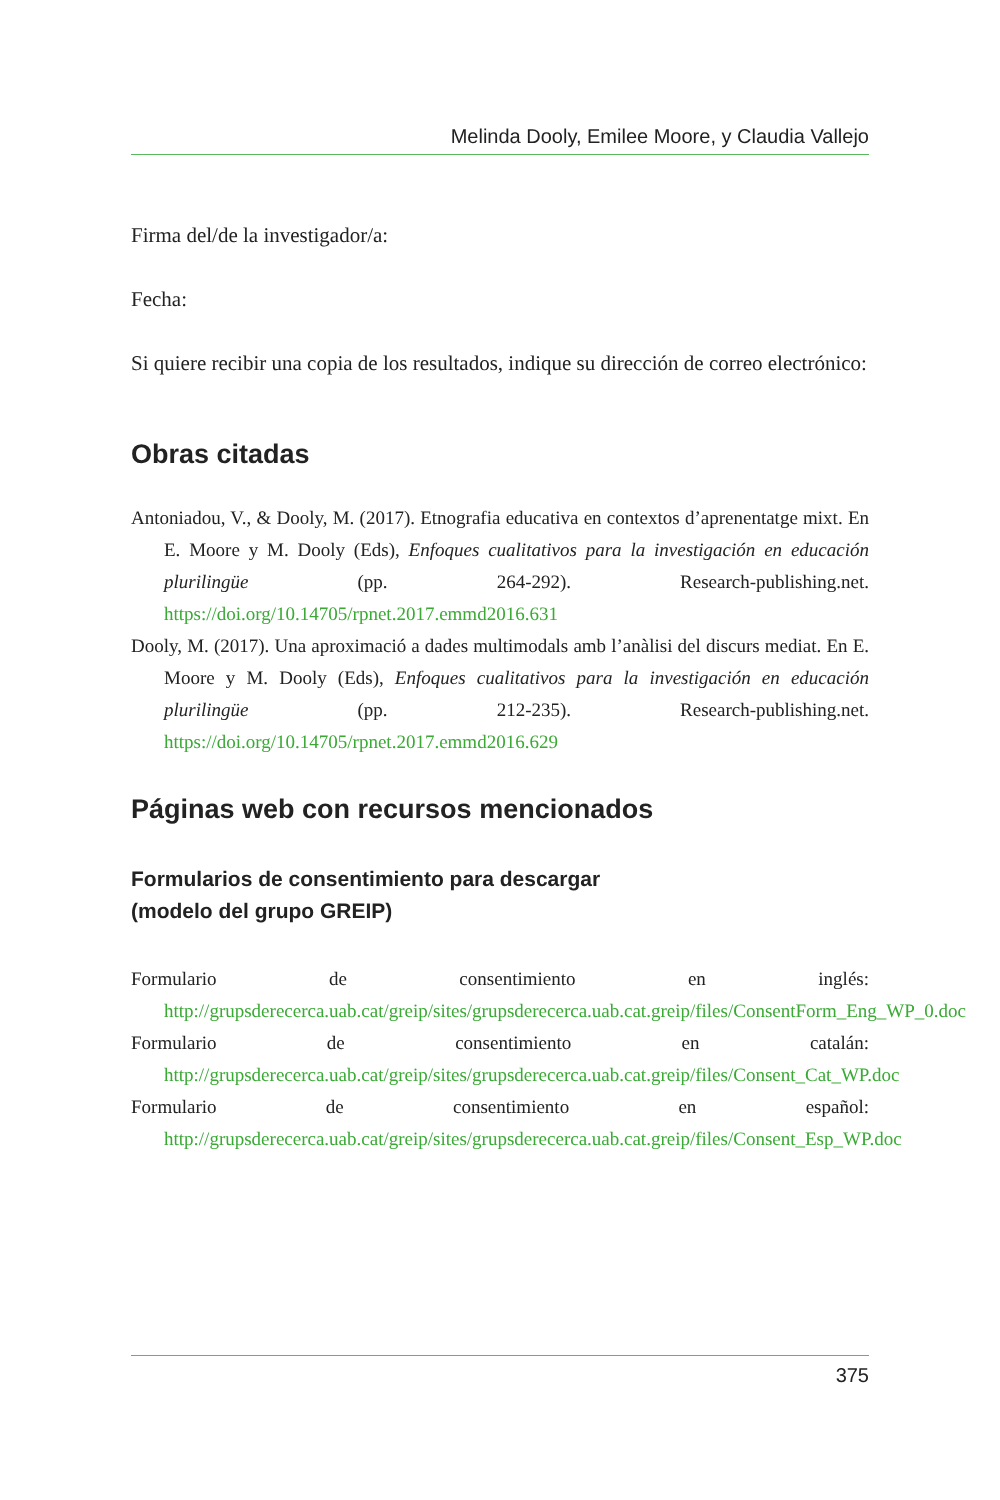Melinda Dooly, Emilee Moore, y Claudia Vallejo
Firma del/de la investigador/a:
Fecha:
Si quiere recibir una copia de los resultados, indique su dirección de correo electrónico:
Obras citadas
Antoniadou, V., & Dooly, M. (2017). Etnografia educativa en contextos d’aprenentatge mixt. En E. Moore y M. Dooly (Eds), Enfoques cualitativos para la investigación en educación plurilingüe (pp. 264-292). Research-publishing.net. https://doi.org/10.14705/rpnet.2017.emmd2016.631
Dooly, M. (2017). Una aproximació a dades multimodals amb l’anàlisi del discurs mediat. En E. Moore y M. Dooly (Eds), Enfoques cualitativos para la investigación en educación plurilingüe (pp. 212-235). Research-publishing.net. https://doi.org/10.14705/rpnet.2017.emmd2016.629
Páginas web con recursos mencionados
Formularios de consentimiento para descargar
(modelo del grupo GREIP)
Formulario de consentimiento en inglés: http://grupsderecerca.uab.cat/greip/sites/grupsderecerca.uab.cat.greip/files/ConsentForm_Eng_WP_0.doc
Formulario de consentimiento en catalán: http://grupsderecerca.uab.cat/greip/sites/grupsderecerca.uab.cat.greip/files/Consent_Cat_WP.doc
Formulario de consentimiento en español: http://grupsderecerca.uab.cat/greip/sites/grupsderecerca.uab.cat.greip/files/Consent_Esp_WP.doc
375